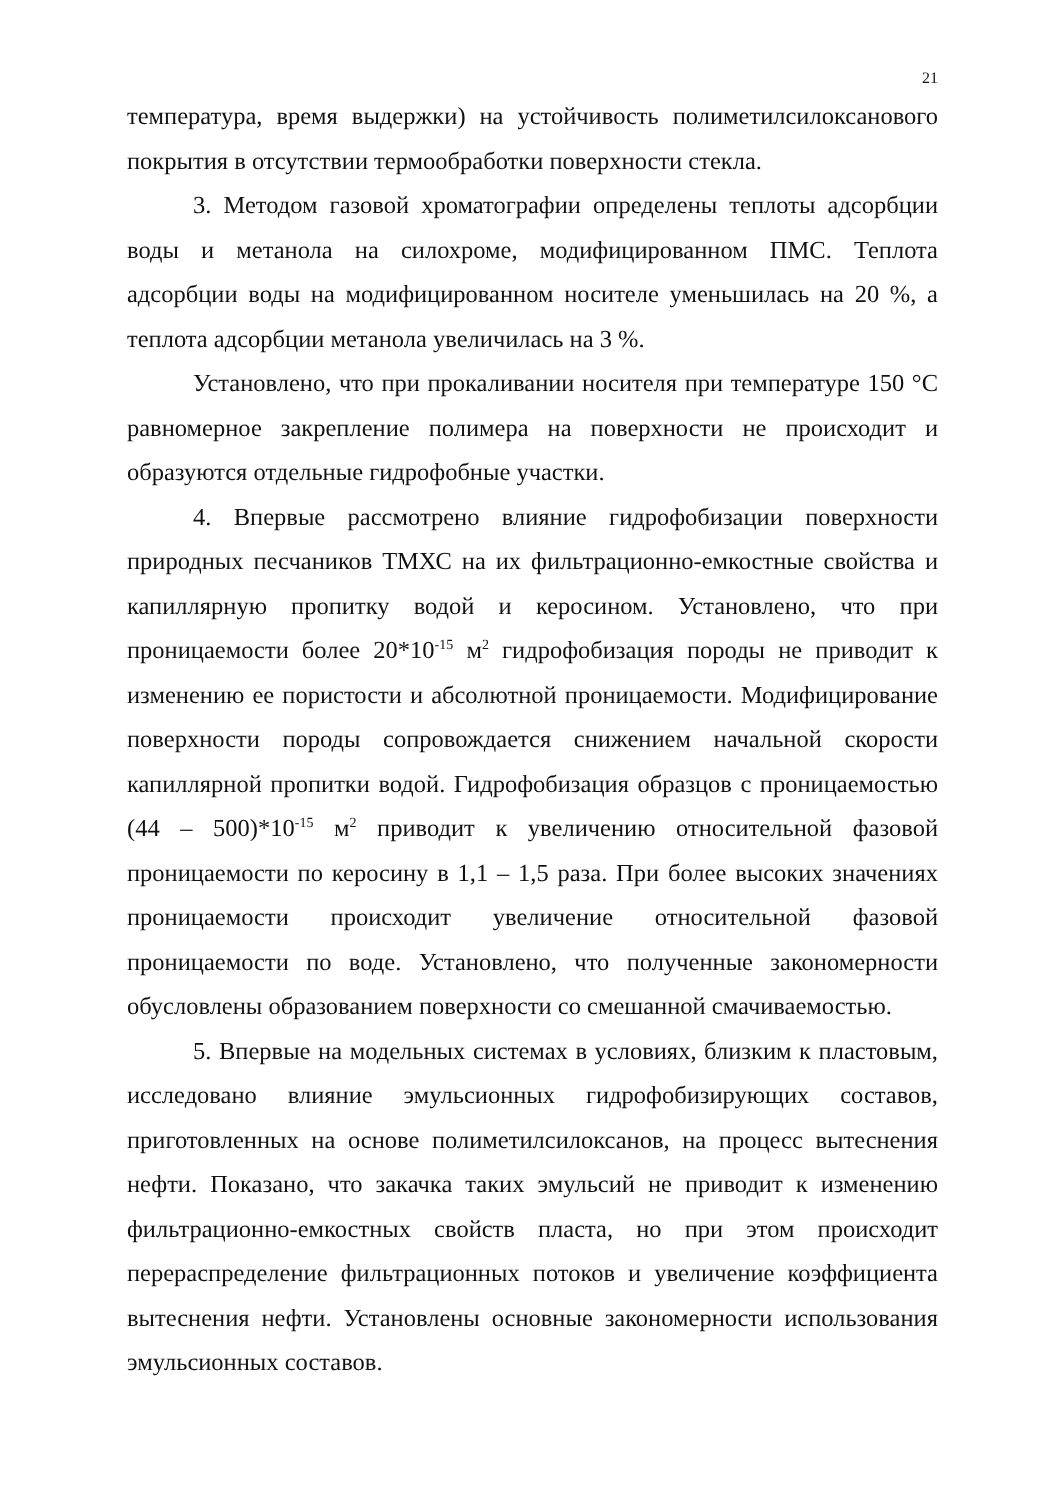21
температура, время выдержки) на устойчивость полиметилсилоксанового покрытия в отсутствии термообработки поверхности стекла.
3. Методом газовой хроматографии определены теплоты адсорбции воды и метанола на силохроме, модифицированном ПМС. Теплота адсорбции воды на модифицированном носителе уменьшилась на 20 %, а теплота адсорбции метанола увеличилась на 3 %.
Установлено, что при прокаливании носителя при температуре 150 °С равномерное закрепление полимера на поверхности не происходит и образуются отдельные гидрофобные участки.
4. Впервые рассмотрено влияние гидрофобизации поверхности природных песчаников ТМХС на их фильтрационно-емкостные свойства и капиллярную пропитку водой и керосином. Установлено, что при проницаемости более 20*10<sup>-15</sup> м<sup>2</sup> гидрофобизация породы не приводит к изменению ее пористости и абсолютной проницаемости. Модифицирование поверхности породы сопровождается снижением начальной скорости капиллярной пропитки водой. Гидрофобизация образцов с проницаемостью (44 – 500)*10<sup>-15</sup> м<sup>2</sup> приводит к увеличению относительной фазовой проницаемости по керосину в 1,1 – 1,5 раза. При более высоких значениях проницаемости происходит увеличение относительной фазовой проницаемости по воде. Установлено, что полученные закономерности обусловлены образованием поверхности со смешанной смачиваемостью.
5. Впервые на модельных системах в условиях, близким к пластовым, исследовано влияние эмульсионных гидрофобизирующих составов, приготовленных на основе полиметилсилоксанов, на процесс вытеснения нефти. Показано, что закачка таких эмульсий не приводит к изменению фильтрационно-емкостных свойств пласта, но при этом происходит перераспределение фильтрационных потоков и увеличение коэффициента вытеснения нефти. Установлены основные закономерности использования эмульсионных составов.